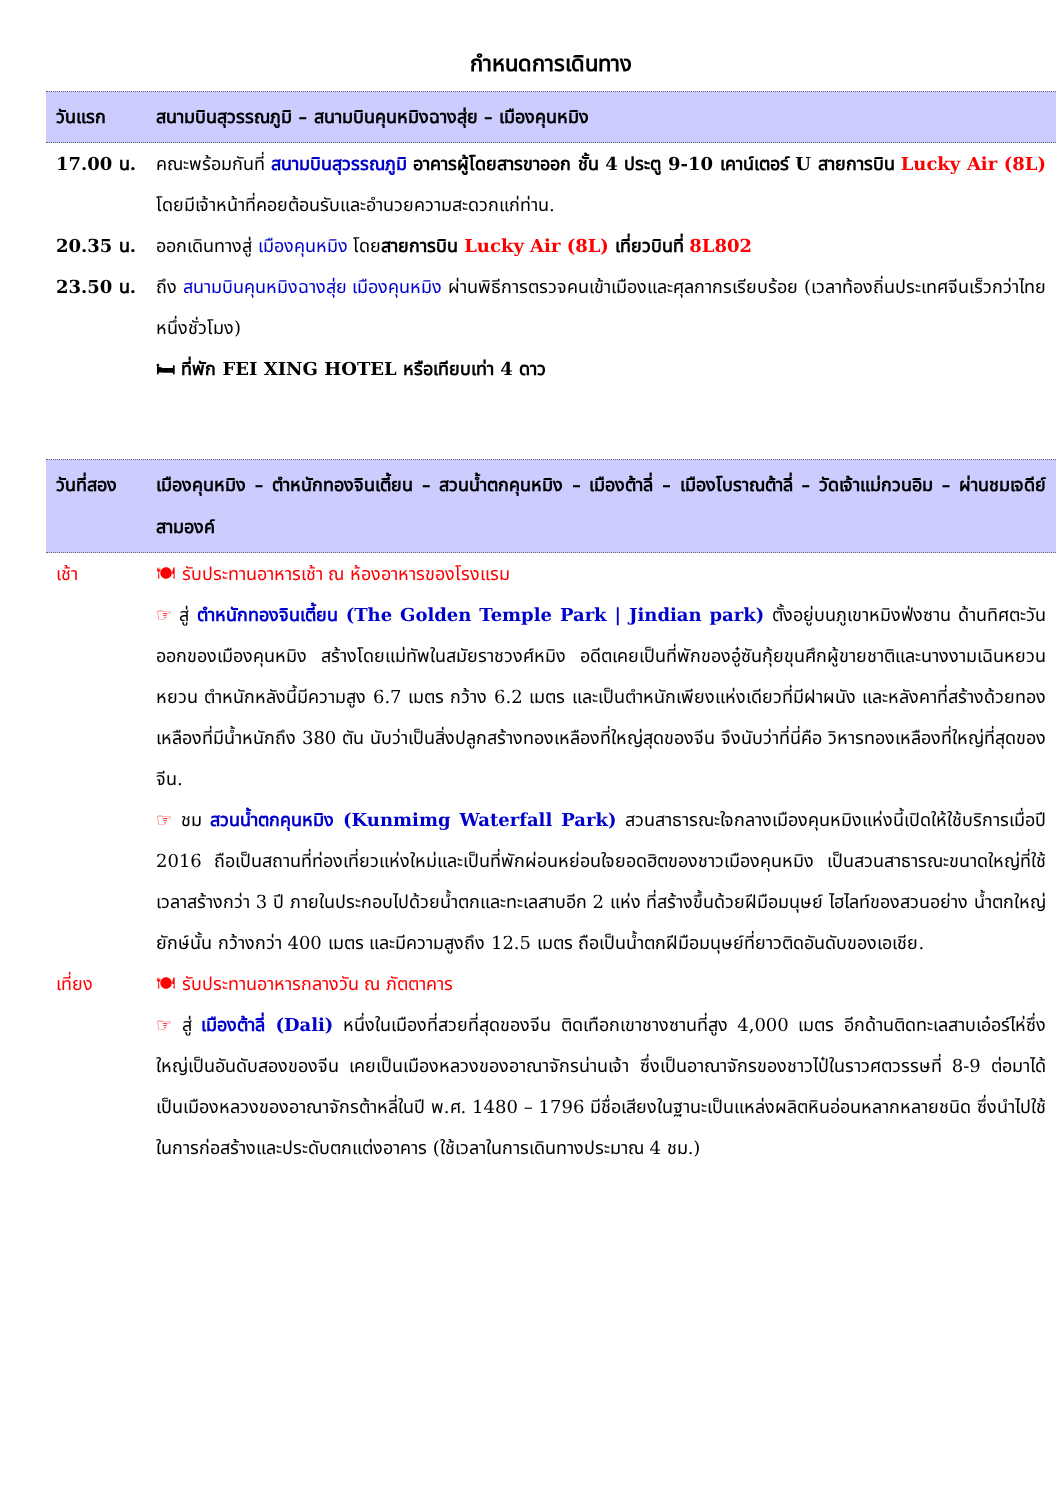กำหนดการเดินทาง
วันแรก สนามบินสุวรรณภูมิ – สนามบินคุนหมิงฉางสุ่ย – เมืองคุนหมิง
17.00 น. คณะพร้อมกันที่ สนามบินสุวรรณภูมิ อาคารผู้โดยสารขาออก ชั้น 4 ประตู 9-10 เคาน์เตอร์ U สายการบิน Lucky Air (8L) โดยมีเจ้าหน้าที่คอยต้อนรับและอำนวยความสะดวกแก่ท่าน.
20.35 น. ออกเดินทางสู่ เมืองคุนหมิง โดยสายการบิน Lucky Air (8L) เที่ยวบินที่ 8L802
23.50 น. ถึง สนามบินคุนหมิงฉางสุ่ย เมืองคุนหมิง ผ่านพิธีการตรวจคนเข้าเมืองและศุลกากรเรียบร้อย (เวลาท้องถิ่นประเทศจีนเร็วกว่าไทยหนึ่งชั่วโมง)
🛏 ที่พัก FEI XING HOTEL หรือเทียบเท่า 4 ดาว
วันที่สอง เมืองคุนหมิง – ตำหนักทองจินเตี้ยน – สวนน้ำตกคุนหมิง – เมืองต้าลี่ – เมืองโบราณต้าลี่ – วัดเจ้าแม่กวนอิม – ผ่านชมเจดีย์สามองค์
เช้า 🍽 รับประทานอาหารเช้า ณ ห้องอาหารของโรงแรม
☞ สู่ ตำหนักทองจินเตี้ยน (The Golden Temple Park | Jindian park) ตั้งอยู่บนภูเขาหมิงฟ่งซาน ด้านทิศตะวันออกของเมืองคุนหมิง สร้างโดยแม่ทัพในสมัยราชวงศ์หมิง อดีตเคยเป็นที่พักของอู๋ซันกุ้ยขุนศึกผู้ขายชาติและนางงามเฉินหยวนหยวน ตำหนักหลังนี้มีความสูง 6.7 เมตร กว้าง 6.2 เมตร และเป็นตำหนักเพียงแห่งเดียวที่มีฝาผนัง และหลังคาที่สร้างด้วยทองเหลืองที่มีน้ำหนักถึง 380 ตัน นับว่าเป็นสิ่งปลูกสร้างทองเหลืองที่ใหญ่สุดของจีน จึงนับว่าที่นี่คือ วิหารทองเหลืองที่ใหญ่ที่สุดของจีน.
☞ ชม สวนน้ำตกคุนหมิง (Kunmimg Waterfall Park) สวนสาธารณะใจกลางเมืองคุนหมิงแห่งนี้เปิดให้ใช้บริการเมื่อปี 2016 ถือเป็นสถานที่ท่องเที่ยวแห่งใหม่และเป็นที่พักผ่อนหย่อนใจยอดฮิตของชาวเมืองคุนหมิง เป็นสวนสาธารณะขนาดใหญ่ที่ใช้เวลาสร้างกว่า 3 ปี ภายในประกอบไปด้วยน้ำตกและทะเลสาบอีก 2 แห่ง ที่สร้างขึ้นด้วยฝีมือมนุษย์ ไฮไลท์ของสวนอย่าง น้ำตกใหญ่ยักษ์นั้น กว้างกว่า 400 เมตร และมีความสูงถึง 12.5 เมตร ถือเป็นน้ำตกฝีมือมนุษย์ที่ยาวติดอันดับของเอเชีย.
เที่ยง 🍽 รับประทานอาหารกลางวัน ณ ภัตตาคาร
☞ สู่ เมืองต้าลี่ (Dali) หนึ่งในเมืองที่สวยที่สุดของจีน ติดเทือกเขาชางซานที่สูง 4,000 เมตร อีกด้านติดทะเลสาบเอ๋อร์ไห่ซึ่งใหญ่เป็นอันดับสองของจีน เคยเป็นเมืองหลวงของอาณาจักรน่านเจ้า ซึ่งเป็นอาณาจักรของชาวไป๋ในราวศตวรรษที่ 8-9 ต่อมาได้เป็นเมืองหลวงของอาณาจักรต้าหลี่ในปี พ.ศ. 1480 – 1796 มีชื่อเสียงในฐานะเป็นแหล่งผลิตหินอ่อนหลากหลายชนิด ซึ่งนำไปใช้ในการก่อสร้างและประดับตกแต่งอาคาร (ใช้เวลาในการเดินทางประมาณ 4 ชม.)